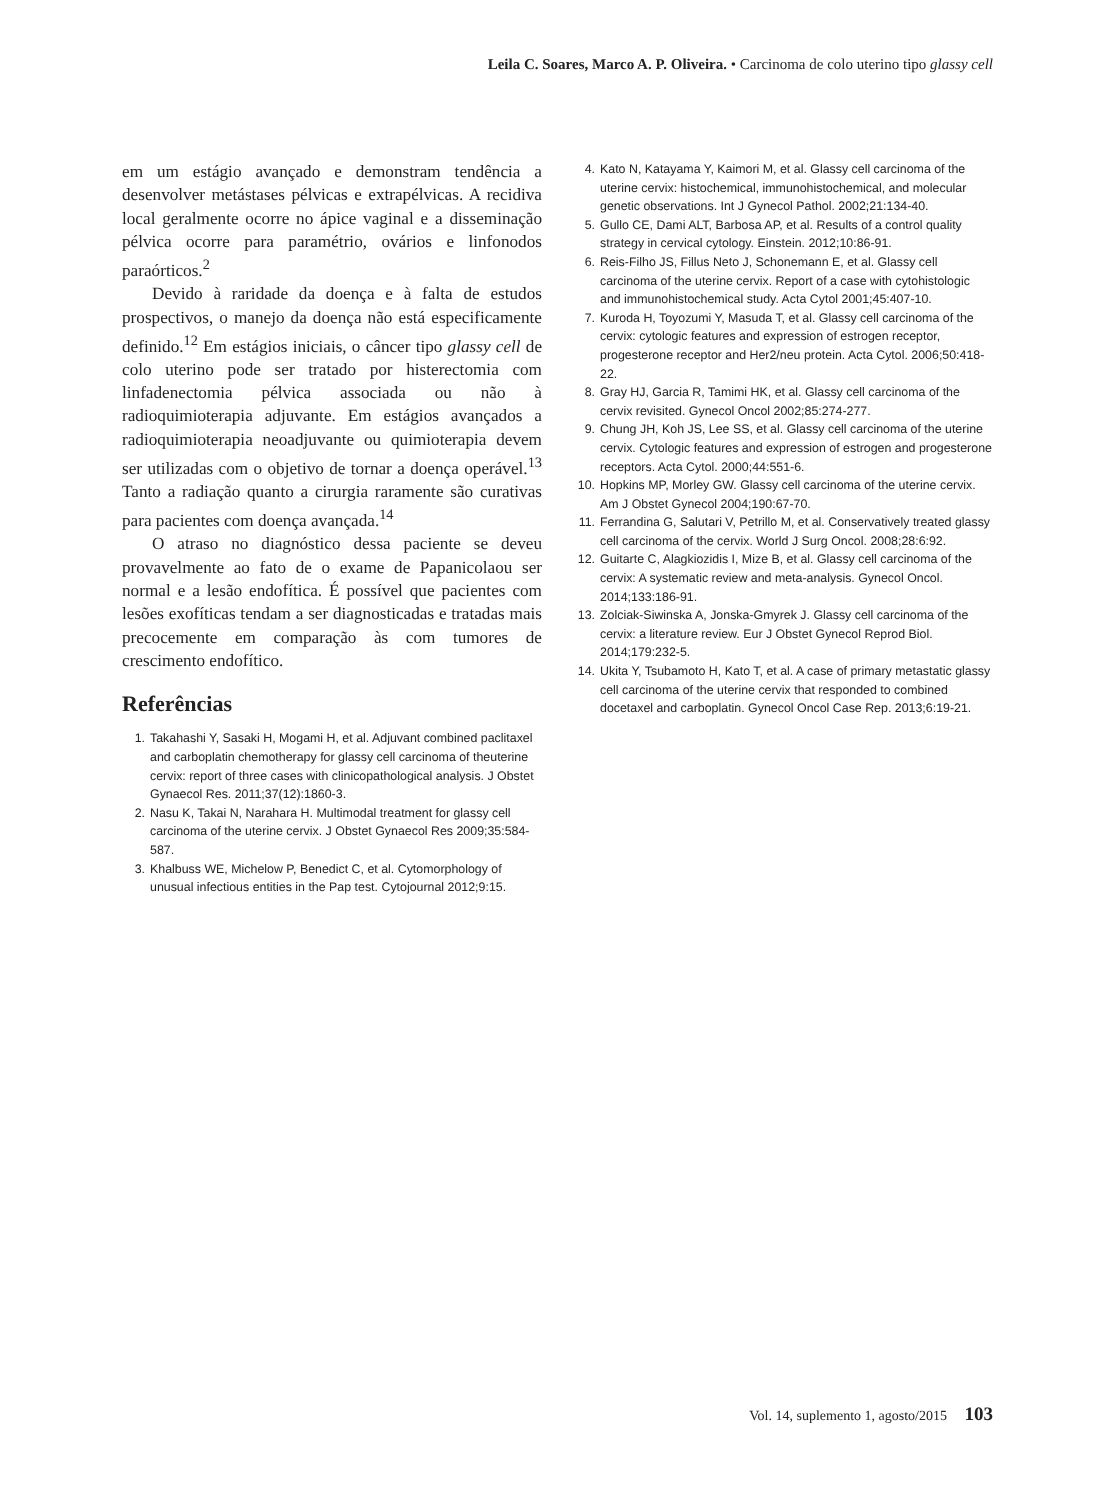Leila C. Soares, Marco A. P. Oliveira. • Carcinoma de colo uterino tipo glassy cell
em um estágio avançado e demonstram tendência a desenvolver metástases pélvicas e extrapélvicas. A recidiva local geralmente ocorre no ápice vaginal e a disseminação pélvica ocorre para paramétrio, ovários e linfonodos paraórticos.<sup>2</sup>
Devido à raridade da doença e à falta de estudos prospectivos, o manejo da doença não está especificamente definido.<sup>12</sup> Em estágios iniciais, o câncer tipo glassy cell de colo uterino pode ser tratado por histerectomia com linfadenectomia pélvica associada ou não à radioquimioterapia adjuvante. Em estágios avançados a radioquimioterapia neoadjuvante ou quimioterapia devem ser utilizadas com o objetivo de tornar a doença operável.<sup>13</sup> Tanto a radiação quanto a cirurgia raramente são curativas para pacientes com doença avançada.<sup>14</sup>
O atraso no diagnóstico dessa paciente se deveu provavelmente ao fato de o exame de Papanicolaou ser normal e a lesão endofítica. É possível que pacientes com lesões exofíticas tendam a ser diagnosticadas e tratadas mais precocemente em comparação às com tumores de crescimento endofítico.
Referências
1. Takahashi Y, Sasaki H, Mogami H, et al. Adjuvant combined paclitaxel and carboplatin chemotherapy for glassy cell carcinoma of theuterine cervix: report of three cases with clinicopathological analysis. J Obstet Gynaecol Res. 2011;37(12):1860-3.
2. Nasu K, Takai N, Narahara H. Multimodal treatment for glassy cell carcinoma of the uterine cervix. J Obstet Gynaecol Res 2009;35:584-587.
3. Khalbuss WE, Michelow P, Benedict C, et al. Cytomorphology of unusual infectious entities in the Pap test. Cytojournal 2012;9:15.
4. Kato N, Katayama Y, Kaimori M, et al. Glassy cell carcinoma of the uterine cervix: histochemical, immunohistochemical, and molecular genetic observations. Int J Gynecol Pathol. 2002;21:134-40.
5. Gullo CE, Dami ALT, Barbosa AP, et al. Results of a control quality strategy in cervical cytology. Einstein. 2012;10:86-91.
6. Reis-Filho JS, Fillus Neto J, Schonemann E, et al. Glassy cell carcinoma of the uterine cervix. Report of a case with cytohistologic and immunohistochemical study. Acta Cytol 2001;45:407-10.
7. Kuroda H, Toyozumi Y, Masuda T, et al. Glassy cell carcinoma of the cervix: cytologic features and expression of estrogen receptor, progesterone receptor and Her2/neu protein. Acta Cytol. 2006;50:418-22.
8. Gray HJ, Garcia R, Tamimi HK, et al. Glassy cell carcinoma of the cervix revisited. Gynecol Oncol 2002;85:274-277.
9. Chung JH, Koh JS, Lee SS, et al. Glassy cell carcinoma of the uterine cervix. Cytologic features and expression of estrogen and progesterone receptors. Acta Cytol. 2000;44:551-6.
10. Hopkins MP, Morley GW. Glassy cell carcinoma of the uterine cervix. Am J Obstet Gynecol 2004;190:67-70.
11. Ferrandina G, Salutari V, Petrillo M, et al. Conservatively treated glassy cell carcinoma of the cervix. World J Surg Oncol. 2008;28:6:92.
12. Guitarte C, Alagkiozidis I, Mize B, et al. Glassy cell carcinoma of the cervix: A systematic review and meta-analysis. Gynecol Oncol. 2014;133:186-91.
13. Zolciak-Siwinska A, Jonska-Gmyrek J. Glassy cell carcinoma of the cervix: a literature review. Eur J Obstet Gynecol Reprod Biol. 2014;179:232-5.
14. Ukita Y, Tsubamoto H, Kato T, et al. A case of primary metastatic glassy cell carcinoma of the uterine cervix that responded to combined docetaxel and carboplatin. Gynecol Oncol Case Rep. 2013;6:19-21.
Vol. 14, suplemento 1, agosto/2015 103